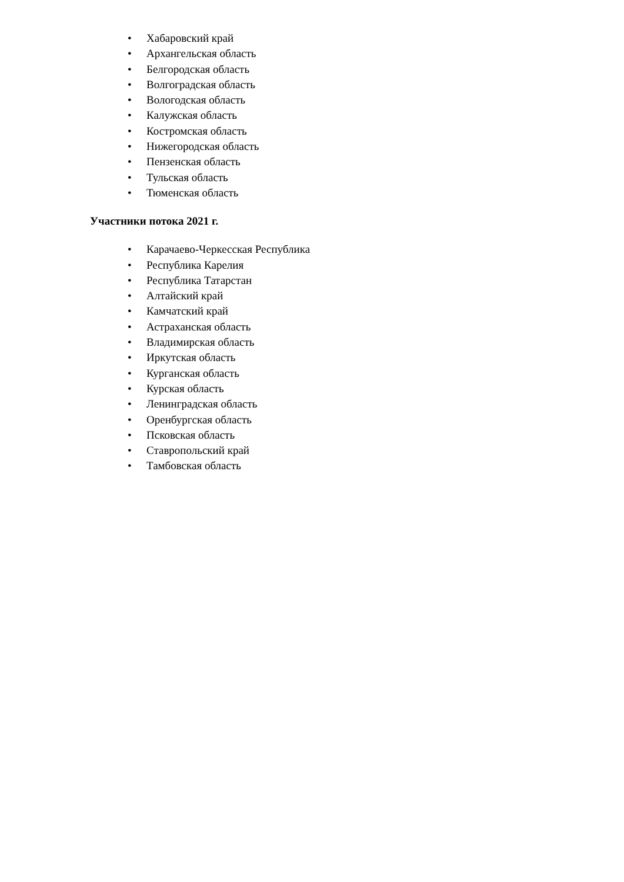• Хабаровский край
• Архангельская область
• Белгородская область
• Волгоградская область
• Вологодская область
• Калужская область
• Костромская область
• Нижегородская область
• Пензенская область
• Тульская область
• Тюменская область
Участники потока 2021 г.
• Карачаево-Черкесская Республика
• Республика Карелия
• Республика Татарстан
• Алтайский край
• Камчатский край
• Астраханская область
• Владимирская область
• Иркутская область
• Курганская область
• Курская область
• Ленинградская область
• Оренбургская область
• Псковская область
• Ставропольский край
• Тамбовская область